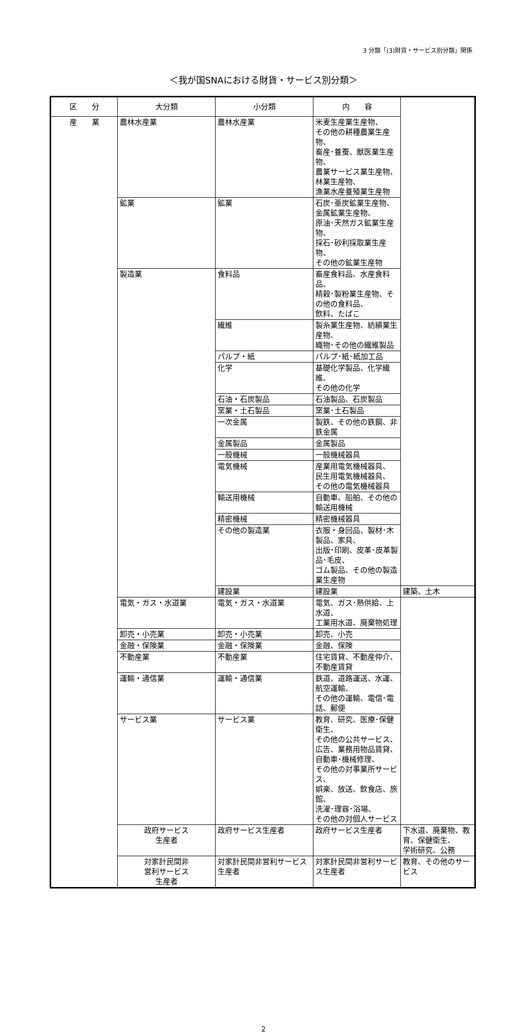3 分類「(3)財貨・サービス別分類」関係
＜我が国SNAにおける財貨・サービス別分類＞
| 区 分 | 大分類 | 小分類 | 内 容 | |
| --- | --- | --- | --- | --- |
| 産 業 | 農林水産業 | 農林水産業 | 米麦生産業生産物、 その他の耕種農業生産物、 畜産･養蚕、獣医業生産物、 農業サービス業生産物、林業生産物、 漁業水産養殖業生産物 | |
| | 鉱業 | 鉱業 | 石炭･亜炭鉱業生産物、金属鉱業生産物、 原油･天然ガス鉱業生産物、 採石･砂利採取業生産物、 その他の鉱業生産物 | |
| | 製造業 | 食料品 | 畜産食料品、水産食料品、 精穀･製粉業生産物、その他の食料品、 飲料、たばこ | |
| | | 繊維 | 製糸業生産物、紡績業生産物、 織物･その他の繊維製品 | |
| | | パルプ・紙 | パルプ･紙･紙加工品 | |
| | | 化学 | 基礎化学製品、化学繊維、 その他の化学 | |
| | | 石油・石炭製品 | 石油製品、石炭製品 | |
| | | 窯業・土石製品 | 窯業･土石製品 | |
| | | 一次金属 | 製鉄、その他の鉄鋼、非鉄金属 | |
| | | 金属製品 | 金属製品 | |
| | | 一般機械 | 一般機械器具 | |
| | | 電気機械 | 産業用電気機械器具、 民生用電気機械器具、 その他の電気機械器具 | |
| | | 輸送用機械 | 自動車、船舶、その他の輸送用機械 | |
| | | 精密機械 | 精密機械器具 | |
| | | その他の製造業 | 衣服・身回品、製材･木製品、家具、 出版･印刷、皮革･皮革製品･毛皮、 ゴム製品、その他の製造業生産物 | |
| | | 建設業 | 建設業 | 建築、土木 |
| | 電気・ガス・水道業 | 電気・ガス・水道業 | 電気、ガス･熱供給、上水道、 工業用水道、廃棄物処理 | |
| | 卸売・小売業 | 卸売・小売業 | 卸売、小売 | |
| | 金融・保険業 | 金融・保険業 | 金融、保険 | |
| | 不動産業 | 不動産業 | 住宅賃貸、不動産仲介、不動産賃貸 | |
| | 運輸・通信業 | 運輸・通信業 | 鉄道、道路運送、水運、航空運輸、 その他の運輸、電信･電話、郵便 | |
| | サービス業 | サービス業 | 教育、研究、医療･保健衛生、 その他の公共サービス、 広告、業務用物品賃貸、 自動車･機械修理、 その他の対事業所サービス、 娯楽、放送、飲食店、旅館、 洗濯･理容･浴場、 その他の対個人サービス | |
| | 政府サービス 生産者 | 政府サービス生産者 | 政府サービス生産者 | 下水道、廃棄物、教育、保健衛生、 学術研究、公務 |
| | 対家計民間非 営利サービス 生産者 | 対家計民間非営利サービス生産者 | 対家計民間非営利サービス生産者 | 教育、その他のサービス |
2